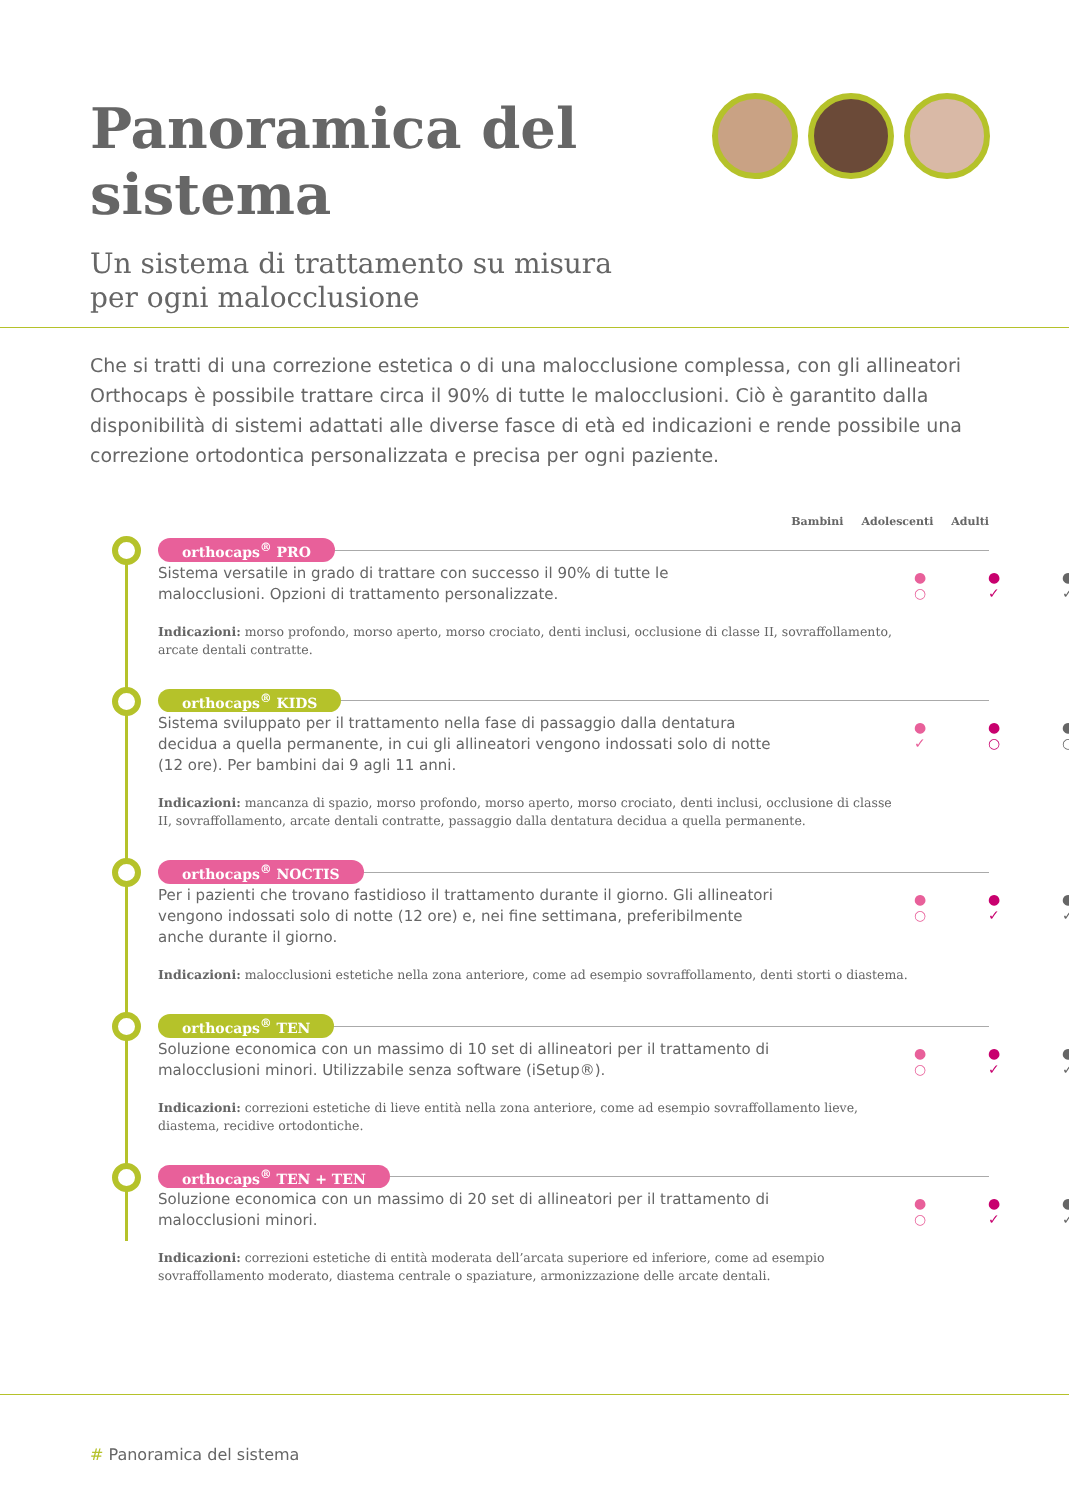Panoramica del sistema
Un sistema di trattamento su misura
per ogni malocclusione
Che si tratti di una correzione estetica o di una malocclusione complessa, con gli allineatori Orthocaps è possibile trattare circa il 90% di tutte le malocclusioni. Ciò è garantito dalla disponibilità di sistemi adattati alle diverse fasce di età ed indicazioni e rende possibile una correzione ortodontica personalizzata e precisa per ogni paziente.
Bambini Adolescenti Adulti
orthocaps<sup>®</sup> PRO
Sistema versatile in grado di trattare con successo il 90% di tutte le malocclusioni. Opzioni di trattamento personalizzate.
Indicazioni: morso profondo, morso aperto, morso crociato, denti inclusi, occlusione di classe II, sovraffollamento, arcate dentali contratte.
●
○ ●
✓ ●
✓
orthocaps<sup>®</sup> KIDS
Sistema sviluppato per il trattamento nella fase di passaggio dalla dentatura decidua a quella permanente, in cui gli allineatori vengono indossati solo di notte (12 ore). Per bambini dai 9 agli 11 anni.
Indicazioni: mancanza di spazio, morso profondo, morso aperto, morso crociato, denti inclusi, occlusione di classe II, sovraffollamento, arcate dentali contratte, passaggio dalla dentatura decidua a quella permanente.
●
✓ ●
○ ●
○
orthocaps<sup>®</sup> NOCTIS
Per i pazienti che trovano fastidioso il trattamento durante il giorno. Gli allineatori vengono indossati solo di notte (12 ore) e, nei fine settimana, preferibilmente anche durante il giorno.
Indicazioni: malocclusioni estetiche nella zona anteriore, come ad esempio sovraffollamento, denti storti o diastema.
●
○ ●
✓ ●
✓
orthocaps<sup>®</sup> TEN
Soluzione economica con un massimo di 10 set di allineatori per il trattamento di malocclusioni minori. Utilizzabile senza software (iSetup®).
Indicazioni: correzioni estetiche di lieve entità nella zona anteriore, come ad esempio sovraffollamento lieve, diastema, recidive ortodontiche.
●
○ ●
✓ ●
✓
orthocaps<sup>®</sup> TEN + TEN
Soluzione economica con un massimo di 20 set di allineatori per il trattamento di malocclusioni minori.
Indicazioni: correzioni estetiche di entità moderata dell’arcata superiore ed inferiore, come ad esempio sovraffollamento moderato, diastema centrale o spaziature, armonizzazione delle arcate dentali.
●
○ ●
✓ ●
✓
# Panoramica del sistema